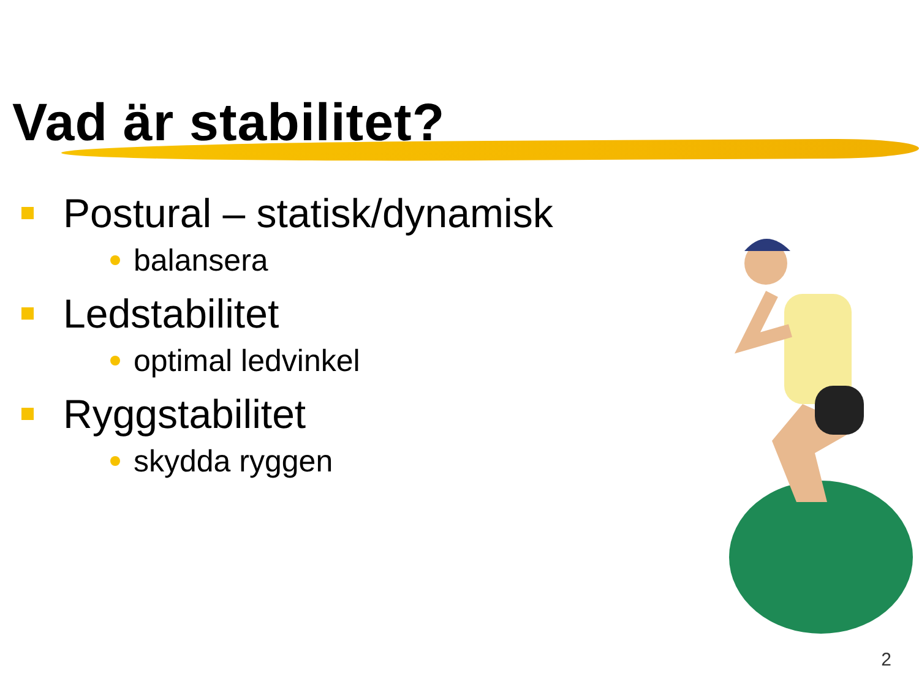Vad är stabilitet?
Postural – statisk/dynamisk
balansera
Ledstabilitet
optimal ledvinkel
Ryggstabilitet
skydda ryggen
2